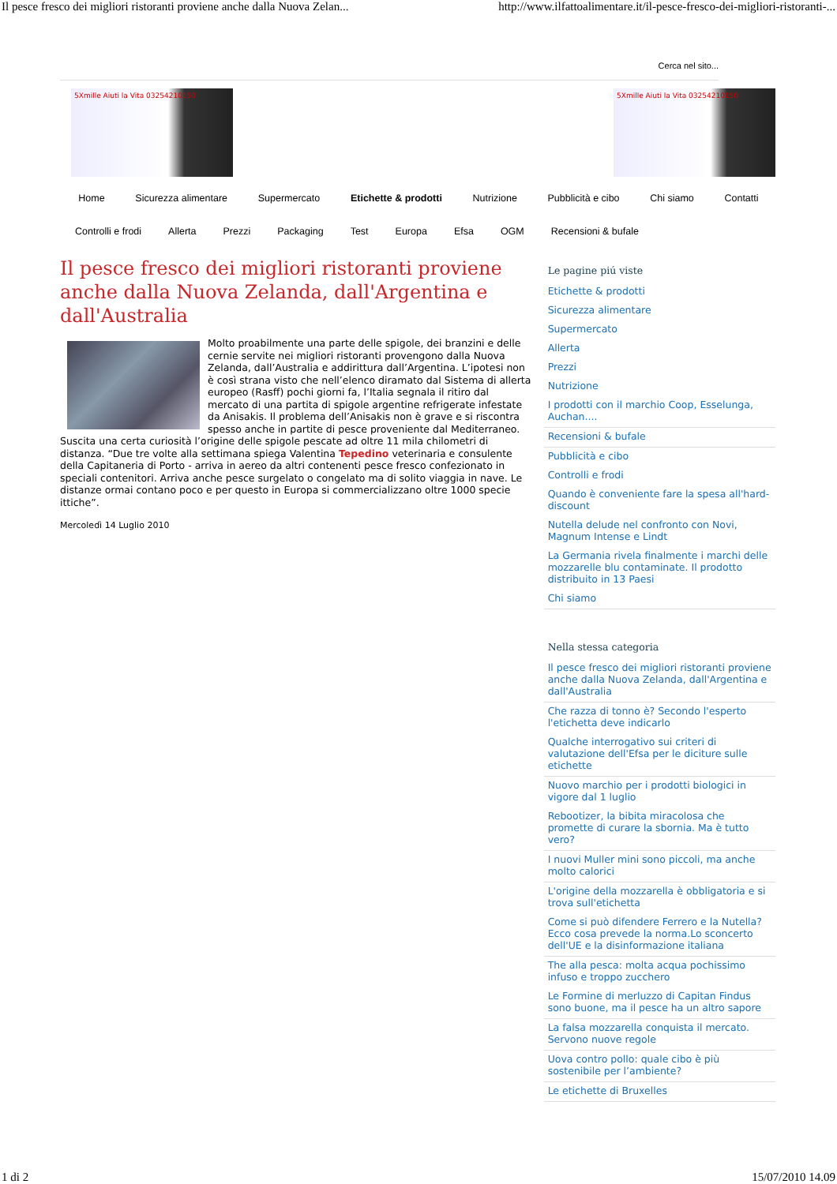Il pesce fresco dei migliori ristoranti proviene anche dalla Nuova Zelan... http://www.ilfattoalimentare.it/il-pesce-fresco-dei-migliori-ristoranti-...
Cerca nel sito...
5Xmille Aiuti la Vita 03254210150 5Xmille Aiuti la Vita 03254210150
Home Sicurezza alimentare Supermercato Etichette & prodotti Nutrizione Pubblicità e cibo Chi siamo Contatti
Controlli e frodi Allerta Prezzi Packaging Test Europa Efsa OGM Recensioni & bufale
Il pesce fresco dei migliori ristoranti proviene anche dalla Nuova Zelanda, dall'Argentina e dall'Australia
Molto proabilmente una parte delle spigole, dei branzini e delle cernie servite nei migliori ristoranti provengono dalla Nuova Zelanda, dall’Australia e addirittura dall’Argentina. L’ipotesi non è così strana visto che nell’elenco diramato dal Sistema di allerta europeo (Rasff) pochi giorni fa, l’Italia segnala il ritiro dal mercato di una partita di spigole argentine refrigerate infestate da Anisakis. Il problema dell’Anisakis non è grave e si riscontra spesso anche in partite di pesce proveniente dal Mediterraneo. Suscita una certa curiosità l’origine delle spigole pescate ad oltre 11 mila chilometri di distanza. “Due tre volte alla settimana spiega Valentina Tepedino veterinaria e consulente della Capitaneria di Porto - arriva in aereo da altri contenenti pesce fresco confezionato in speciali contenitori. Arriva anche pesce surgelato o congelato ma di solito viaggia in nave. Le distanze ormai contano poco e per questo in Europa si commercializzano oltre 1000 specie ittiche”.
Mercoledì 14 Luglio 2010
Le pagine piú viste
Etichette & prodotti
Sicurezza alimentare
Supermercato
Allerta
Prezzi
Nutrizione
I prodotti con il marchio Coop, Esselunga, Auchan....
Recensioni & bufale
Pubblicità e cibo
Controlli e frodi
Quando è conveniente fare la spesa all'hard-discount
Nutella delude nel confronto con Novi, Magnum Intense e Lindt
La Germania rivela finalmente i marchi delle mozzarelle blu contaminate. Il prodotto distribuito in 13 Paesi
Chi siamo
Nella stessa categoria
Il pesce fresco dei migliori ristoranti proviene anche dalla Nuova Zelanda, dall'Argentina e dall'Australia
Che razza di tonno è? Secondo l'esperto l'etichetta deve indicarlo
Qualche interrogativo sui criteri di valutazione dell'Efsa per le diciture sulle etichette
Nuovo marchio per i prodotti biologici in vigore dal 1 luglio
Rebootizer, la bibita miracolosa che promette di curare la sbornia. Ma è tutto vero?
I nuovi Muller mini sono piccoli, ma anche molto calorici
L'origine della mozzarella è obbligatoria e si trova sull'etichetta
Come si può difendere Ferrero e la Nutella? Ecco cosa prevede la norma.Lo sconcerto dell'UE e la disinformazione italiana
The alla pesca: molta acqua pochissimo infuso e troppo zucchero
Le Formine di merluzzo di Capitan Findus sono buone, ma il pesce ha un altro sapore
La falsa mozzarella conquista il mercato. Servono nuove regole
Uova contro pollo: quale cibo è più sostenibile per l’ambiente?
Le etichette di Bruxelles
1 di 2 15/07/2010 14.09